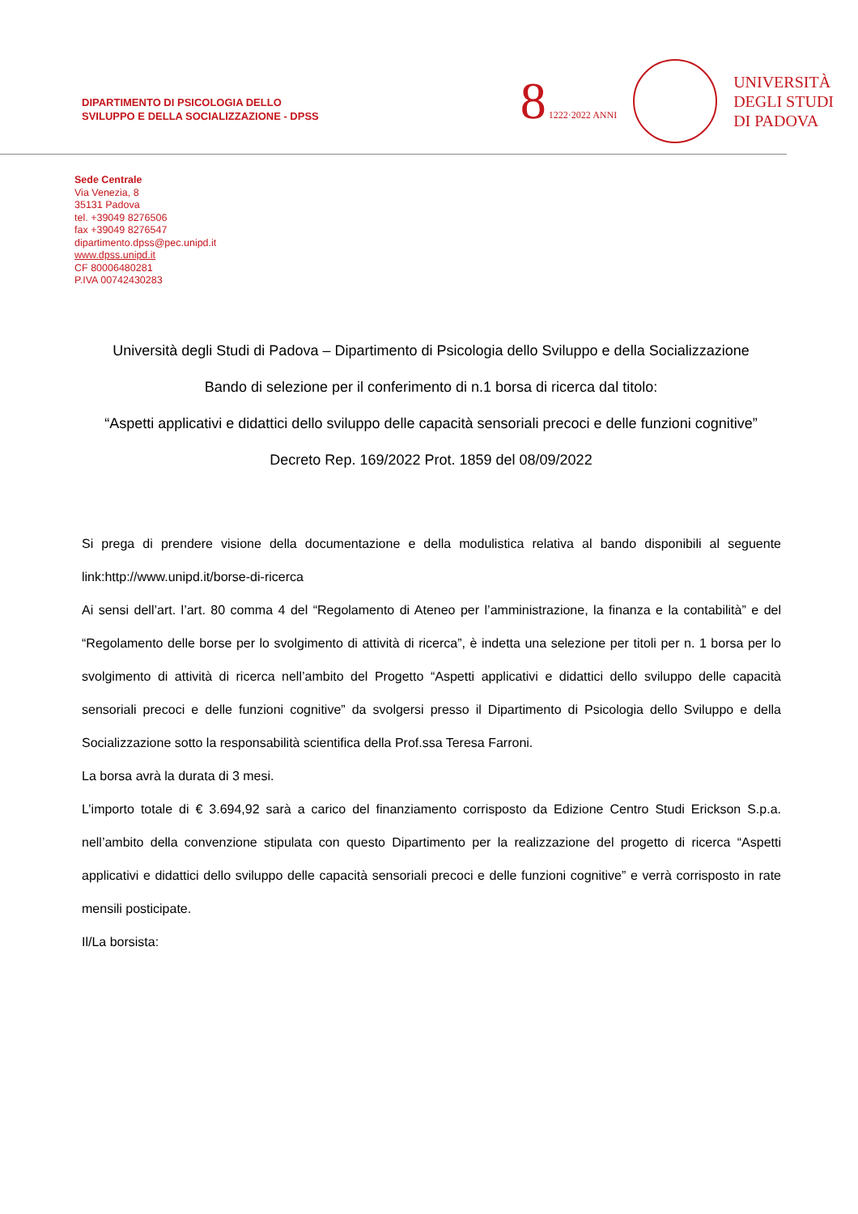DIPARTIMENTO DI PSICOLOGIA DELLO
SVILUPPO E DELLA SOCIALIZZAZIONE - DPSS
8 1222·2022 ANNI
UNIVERSITÀ
DEGLI STUDI
DI PADOVA
Sede Centrale
Via Venezia, 8
35131 Padova
tel. +39049 8276506
fax +39049 8276547
dipartimento.dpss@pec.unipd.it
www.dpss.unipd.it
CF 80006480281
P.IVA 00742430283
Università degli Studi di Padova – Dipartimento di Psicologia dello Sviluppo e della Socializzazione
Bando di selezione per il conferimento di n.1 borsa di ricerca dal titolo:
“Aspetti applicativi e didattici dello sviluppo delle capacità sensoriali precoci e delle funzioni cognitive”
Decreto Rep. 169/2022 Prot. 1859 del 08/09/2022
Si prega di prendere visione della documentazione e della modulistica relativa al bando disponibili al seguente link:http://www.unipd.it/borse-di-ricerca
Ai sensi dell’art. l’art. 80 comma 4 del “Regolamento di Ateneo per l’amministrazione, la finanza e la contabilità” e del “Regolamento delle borse per lo svolgimento di attività di ricerca”, è indetta una selezione per titoli per n. 1 borsa per lo svolgimento di attività di ricerca nell’ambito del Progetto “Aspetti applicativi e didattici dello sviluppo delle capacità sensoriali precoci e delle funzioni cognitive” da svolgersi presso il Dipartimento di Psicologia dello Sviluppo e della Socializzazione sotto la responsabilità scientifica della Prof.ssa Teresa Farroni.
La borsa avrà la durata di 3 mesi.
L’importo totale di € 3.694,92 sarà a carico del finanziamento corrisposto da Edizione Centro Studi Erickson S.p.a. nell’ambito della convenzione stipulata con questo Dipartimento per la realizzazione del progetto di ricerca “Aspetti applicativi e didattici dello sviluppo delle capacità sensoriali precoci e delle funzioni cognitive” e verrà corrisposto in rate mensili posticipate.
Il/La borsista: